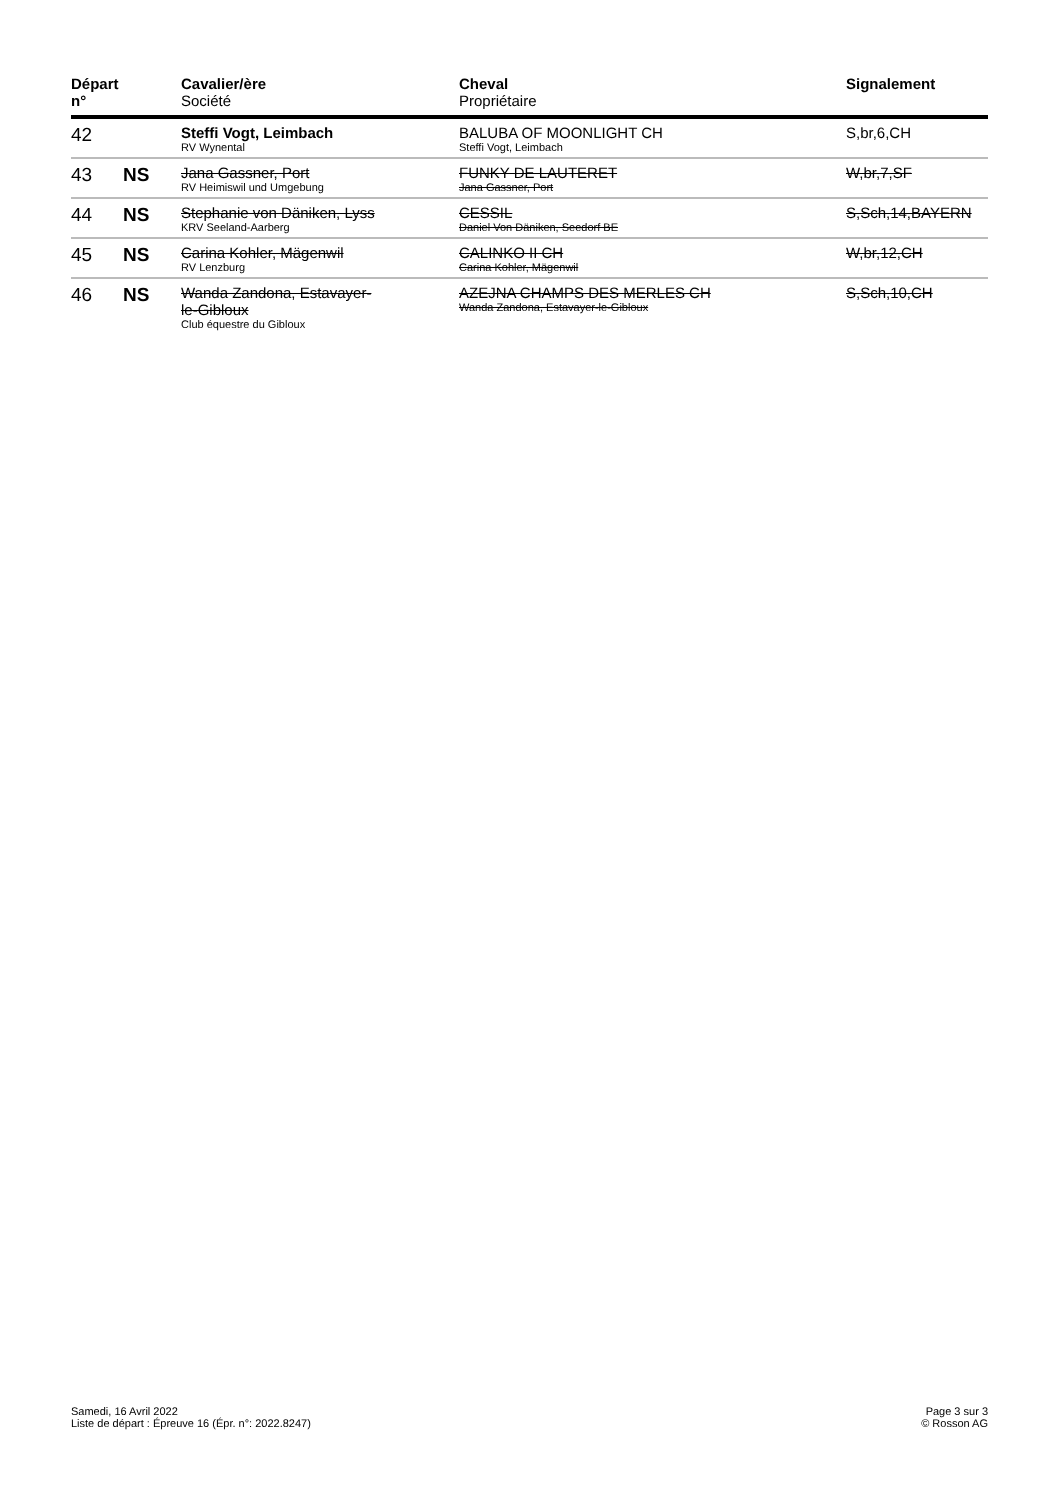| Départ n° | | Cavalier/ère Société | Cheval Propriétaire | Signalement |
| --- | --- | --- | --- | --- |
| 42 | | Steffi Vogt, Leimbach RV Wynental | BALUBA OF MOONLIGHT CH Steffi Vogt, Leimbach | S,br,6,CH |
| 43 | NS | Jana Gassner, Port RV Heimiswil und Umgebung | FUNKY DE LAUTERET Jana Gassner, Port | W,br,7,SF |
| 44 | NS | Stephanie von Däniken, Lyss KRV Seeland-Aarberg | CESSIL Daniel Von Däniken, Seedorf BE | S,Sch,14,BAYERN |
| 45 | NS | Carina Kohler, Mägenwil RV Lenzburg | CALINKO II CH Carina Kohler, Mägenwil | W,br,12,CH |
| 46 | NS | Wanda Zandona, Estavayer- le-Gibloux Club équestre du Gibloux | AZEJNA CHAMPS DES MERLES CH Wanda Zandona, Estavayer-le-Gibloux | S,Sch,10,CH |
Samedi, 16 Avril 2022
Liste de départ : Épreuve 16 (Épr. n°: 2022.8247)
Page 3 sur 3
© Rosson AG